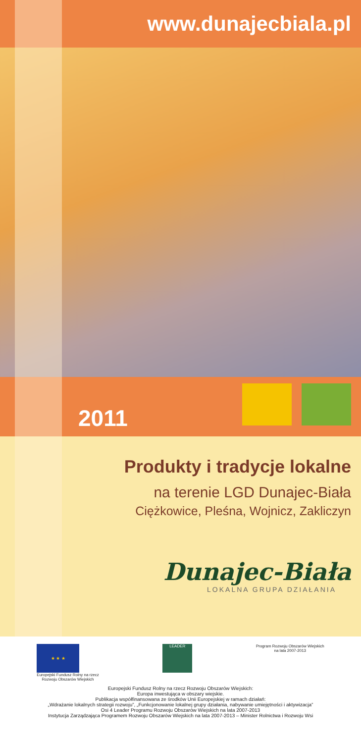www.dunajecbiala.pl
2011
Produkty i tradycje lokalne
na terenie LGD Dunajec-Biała
Ciężkowice, Pleśna, Wojnicz, Zakliczyn
Dunajec-Biała
LOKALNA GRUPA DZIAŁANIA
★ ★ ★
Europejski Fundusz Rolny na rzecz
Rozwoju Obszarów Wiejskich
LEADER
Program Rozwoju Obszarów Wiejskich
na lata 2007-2013
Europejski Fundusz Rolny na rzecz Rozwoju Obszarów Wiejskich:
Europa inwestująca w obszary wiejskie.
Publikacja współfinansowana ze środków Unii Europejskiej w ramach działań:
„Wdrażanie lokalnych strategii rozwoju”, „Funkcjonowanie lokalnej grupy działania, nabywanie umiejętności i aktywizacja”
Osi 4 Leader Programu Rozwoju Obszarów Wiejskich na lata 2007-2013
Instytucja Zarządzająca Programem Rozwoju Obszarów Wiejskich na lata 2007-2013 – Minister Rolnictwa i Rozwoju Wsi